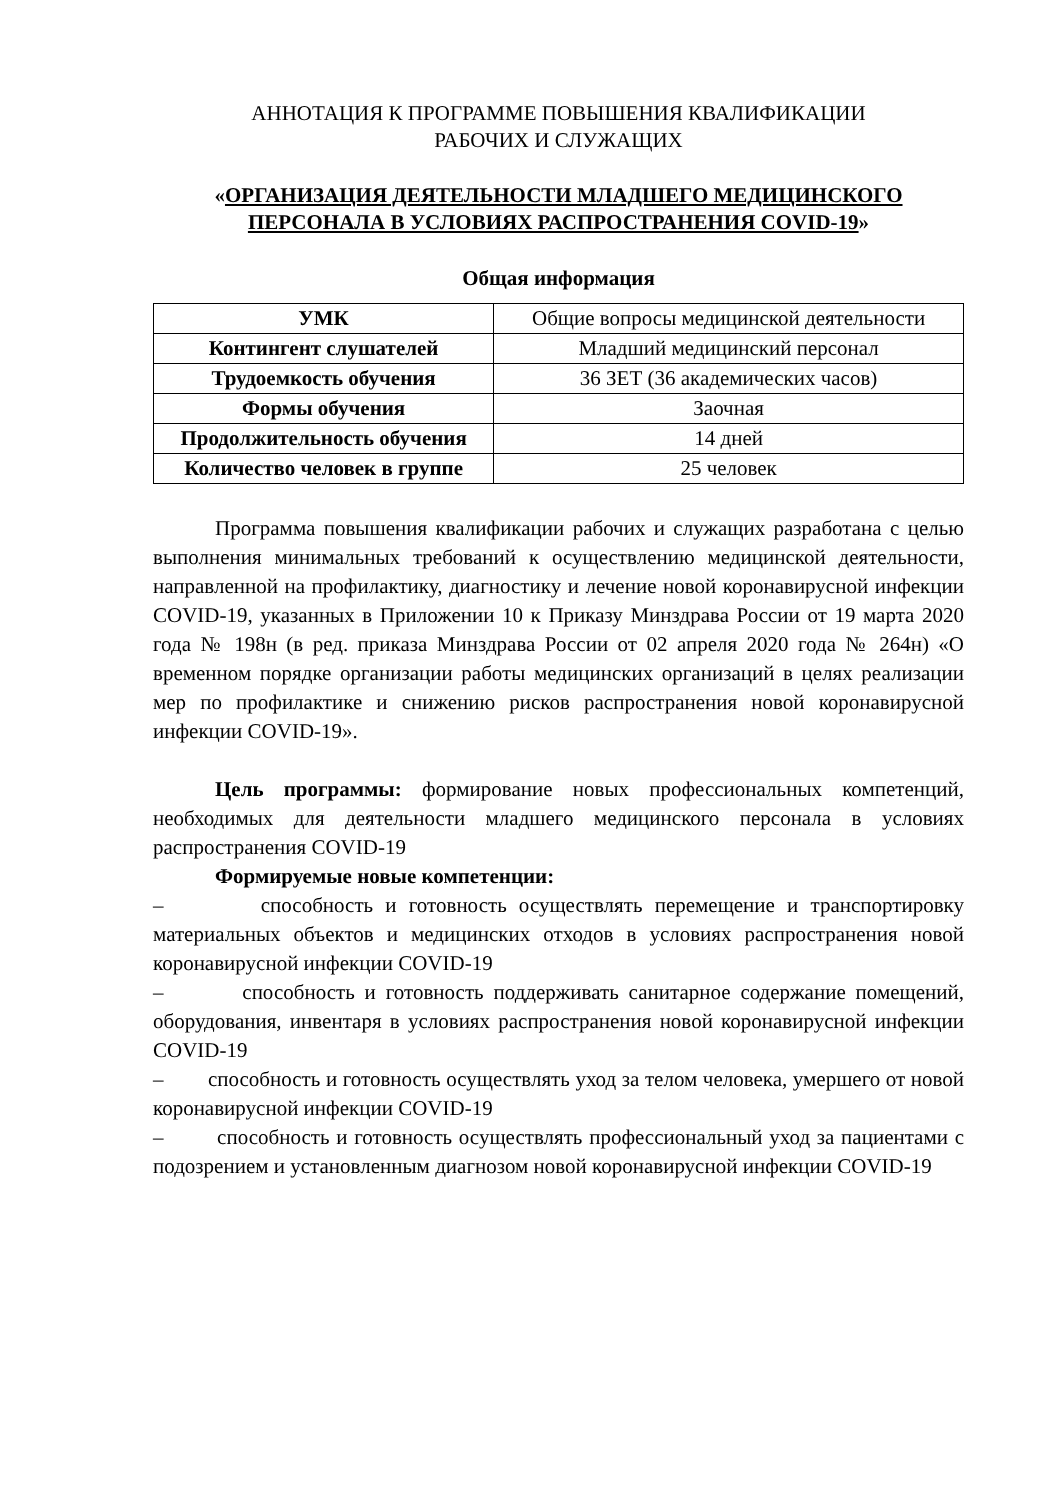АННОТАЦИЯ К ПРОГРАММЕ ПОВЫШЕНИЯ КВАЛИФИКАЦИИ
РАБОЧИХ И СЛУЖАЩИХ
«ОРГАНИЗАЦИЯ ДЕЯТЕЛЬНОСТИ МЛАДШЕГО МЕДИЦИНСКОГО ПЕРСОНАЛА В УСЛОВИЯХ РАСПРОСТРАНЕНИЯ COVID-19»
Общая информация
| УМК | Общие вопросы медицинской деятельности |
| Контингент слушателей | Младший медицинский персонал |
| Трудоемкость обучения | 36 ЗЕТ (36 академических часов) |
| Формы обучения | Заочная |
| Продолжительность обучения | 14 дней |
| Количество человек в группе | 25 человек |
Программа повышения квалификации рабочих и служащих разработана с целью выполнения минимальных требований к осуществлению медицинской деятельности, направленной на профилактику, диагностику и лечение новой коронавирусной инфекции COVID-19, указанных в Приложении 10 к Приказу Минздрава России от 19 марта 2020 года № 198н (в ред. приказа Минздрава России от 02 апреля 2020 года № 264н) «О временном порядке организации работы медицинских организаций в целях реализации мер по профилактике и снижению рисков распространения новой коронавирусной инфекции COVID-19».
Цель программы: формирование новых профессиональных компетенций, необходимых для деятельности младшего медицинского персонала в условиях распространения COVID-19
Формируемые новые компетенции:
– способность и готовность осуществлять перемещение и транспортировку материальных объектов и медицинских отходов в условиях распространения новой коронавирусной инфекции COVID-19
– способность и готовность поддерживать санитарное содержание помещений, оборудования, инвентаря в условиях распространения новой коронавирусной инфекции COVID-19
– способность и готовность осуществлять уход за телом человека, умершего от новой коронавирусной инфекции COVID-19
– способность и готовность осуществлять профессиональный уход за пациентами с подозрением и установленным диагнозом новой коронавирусной инфекции COVID-19